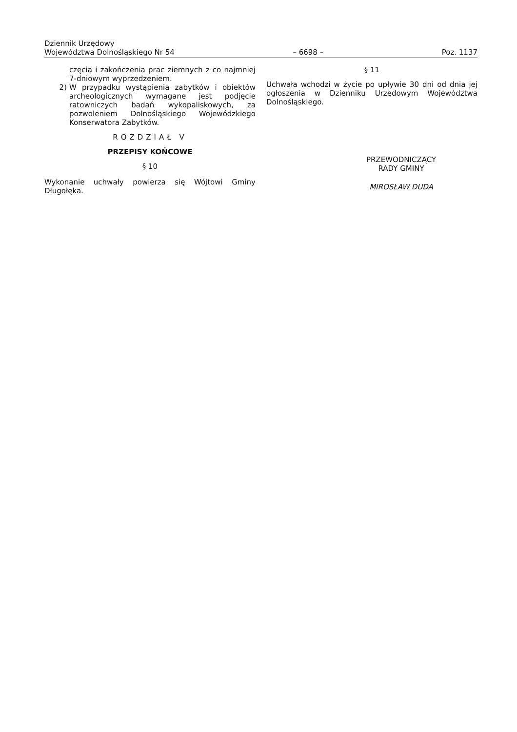Dziennik Urzędowy
Województwa Dolnośląskiego Nr 54 – 6698 – Poz. 1137
częcia i zakończenia prac ziemnych z co najmniej 7-dniowym wyprzedzeniem.
2) W przypadku wystąpienia zabytków i obiektów archeologicznych wymagane jest podjęcie ratowniczych badań wykopaliskowych, za pozwoleniem Dolnośląskiego Wojewódzkiego Konserwatora Zabytków.
ROZDZIAŁ V
PRZEPISY KOŃCOWE
§ 10
Wykonanie uchwały powierza się Wójtowi Gminy Długołęka.
§ 11
Uchwała wchodzi w życie po upływie 30 dni od dnia jej ogłoszenia w Dzienniku Urzędowym Województwa Dolnośląskiego.
PRZEWODNICZĄCY
RADY GMINY
MIROSŁAW DUDA